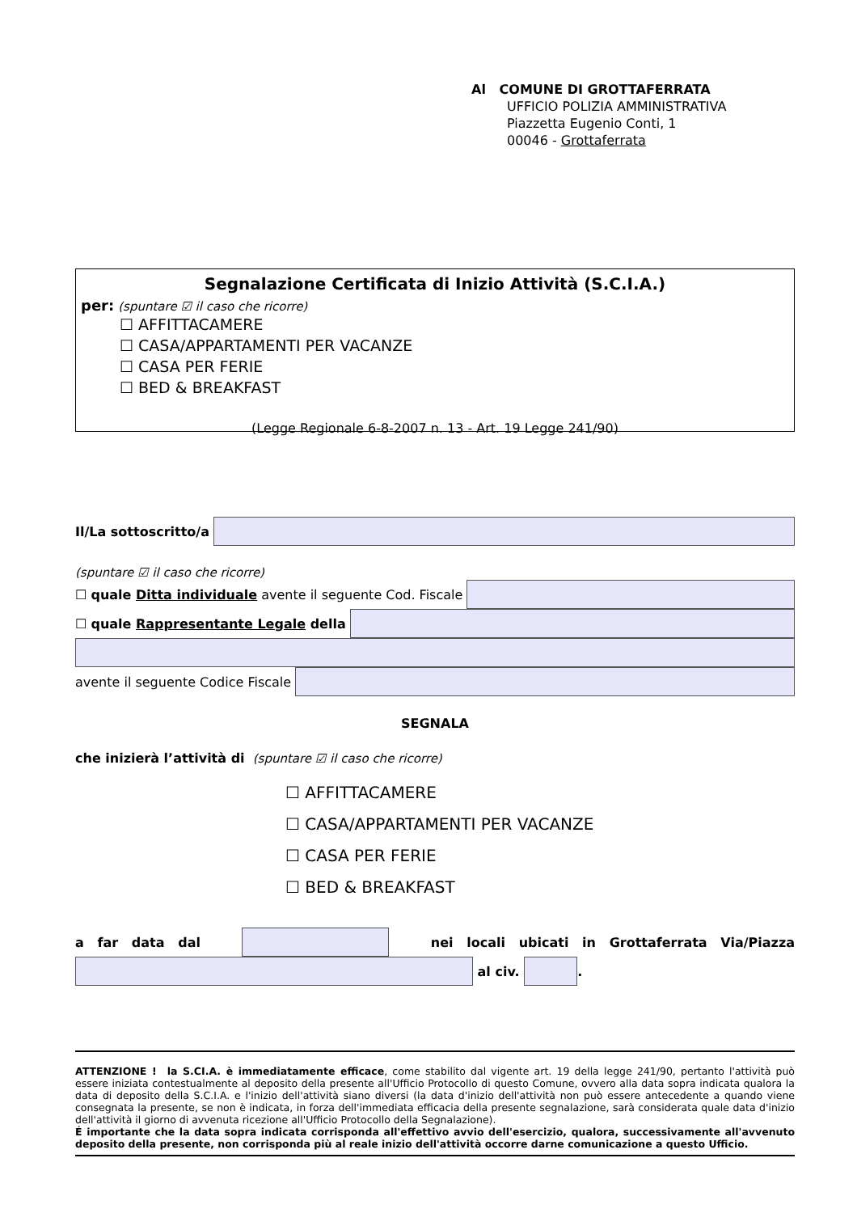Al COMUNE DI GROTTAFERRATA
UFFICIO POLIZIA AMMINISTRATIVA
Piazzetta Eugenio Conti, 1
00046 - Grottaferrata
Segnalazione Certificata di Inizio Attività (S.C.I.A.)
per: (spuntare ☑ il caso che ricorre)
☐ AFFITTACAMERE
☐ CASA/APPARTAMENTI PER VACANZE
☐ CASA PER FERIE
☐ BED & BREAKFAST
(Legge Regionale 6-8-2007 n. 13 - Art. 19 Legge 241/90)
Il/La sottoscritto/a
(spuntare ☑ il caso che ricorre)
☐ quale Ditta individuale avente il seguente Cod. Fiscale
☐ quale Rappresentante Legale della
avente il seguente Codice Fiscale
SEGNALA
che inizierà l’attività di (spuntare ☑ il caso che ricorre)
☐ AFFITTACAMERE
☐ CASA/APPARTAMENTI PER VACANZE
☐ CASA PER FERIE
☐ BED & BREAKFAST
a far data dal nei locali ubicati in Grottaferrata Via/Piazza
al civ. .
ATTENZIONE ! la S.CI.A. è immediatamente efficace, come stabilito dal vigente art. 19 della legge 241/90, pertanto l'attività può essere iniziata contestualmente al deposito della presente all'Ufficio Protocollo di questo Comune, ovvero alla data sopra indicata qualora la data di deposito della S.C.I.A. e l'inizio dell'attività siano diversi (la data d'inizio dell'attività non può essere antecedente a quando viene consegnata la presente, se non è indicata, in forza dell'immediata efficacia della presente segnalazione, sarà considerata quale data d'inizio dell'attività il giorno di avvenuta ricezione all'Ufficio Protocollo della Segnalazione).
É importante che la data sopra indicata corrisponda all'effettivo avvio dell'esercizio, qualora, successivamente all'avvenuto deposito della presente, non corrisponda più al reale inizio dell'attività occorre darne comunicazione a questo Ufficio.